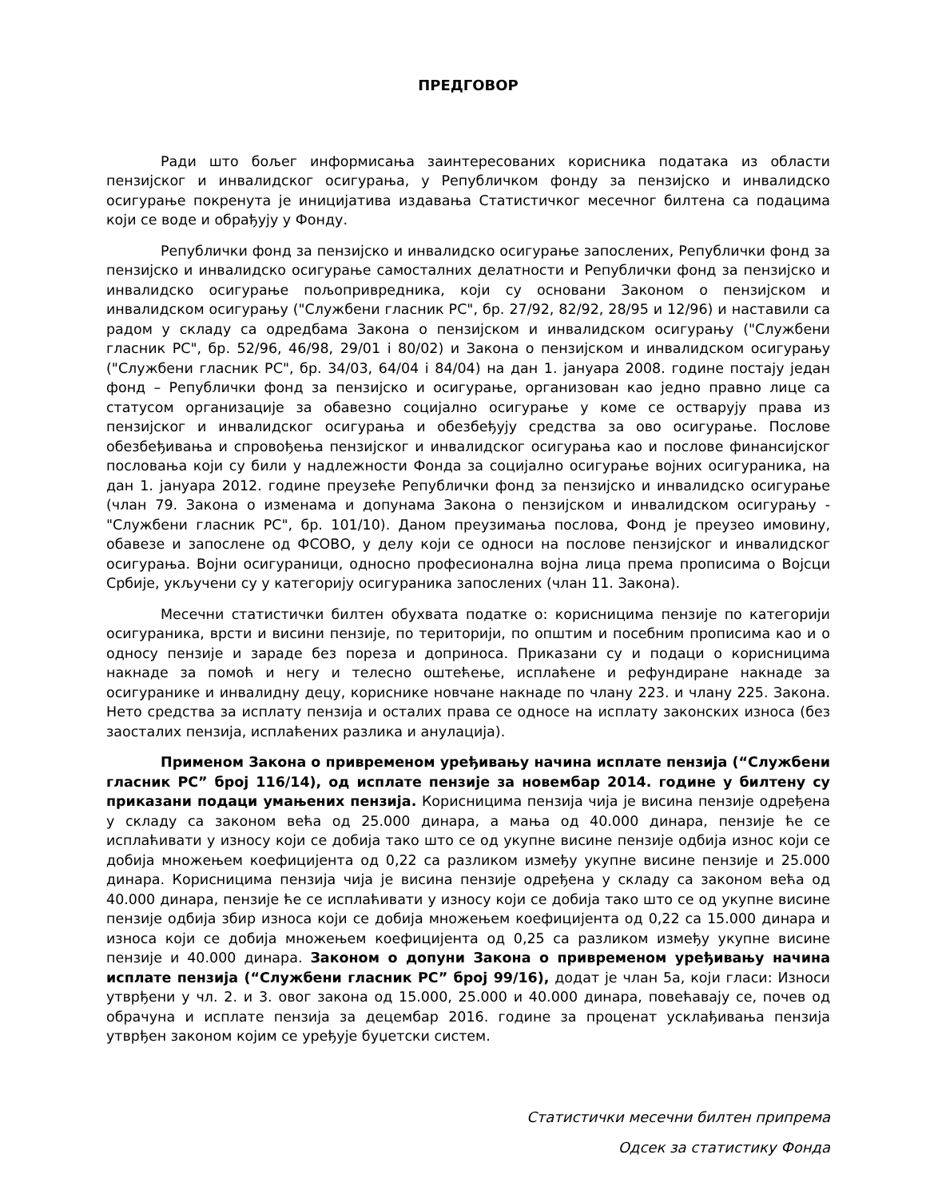ПРЕДГОВОР
Ради што бољег информисања заинтересованих корисника података из области пензијског и инвалидског осигурања, у Републичком фонду за пензијско и инвалидско осигурање покренута је иницијатива издавања Статистичког месечног билтена са подацима који се воде и обрађују у Фонду.
Републички фонд за пензијско и инвалидско осигурање запослених, Републички фонд за пензијско и инвалидско осигурање самосталних делатности и Републички фонд за пензијско и инвалидско осигурање пољопривредника, који су основани Законом о пензијском и инвалидском осигурању ("Службени гласник РС", бр. 27/92, 82/92, 28/95 и 12/96) и наставили са радом у складу са одредбама Закона о пензијском и инвалидском осигурању ("Службени гласник РС", бр. 52/96, 46/98, 29/01 і 80/02) и Закона о пензијском и инвалидском осигурању ("Службени гласник РС", бр. 34/03, 64/04 і 84/04) на дан 1. јануара 2008. године постају један фонд – Републички фонд за пензијско и осигурање, организован као једно правно лице са статусом организације за обавезно социјално осигурање у коме се остварују права из пензијског и инвалидског осигурања и обезбеђују средства за ово осигурање. Послове обезбеђивања и спровођења пензијског и инвалидског осигурања као и послове финансијског пословања који су били у надлежности Фонда за социјално осигурање војних осигураника, на дан 1. јануара 2012. године преузеће Републички фонд за пензијско и инвалидско осигурање (члан 79. Закона о изменама и допунама Закона о пензијском и инвалидском осигурању - "Службени гласник РС", бр. 101/10). Даном преузимања послова, Фонд је преузео имовину, обавезе и запослене од ФСОВО, у делу који се односи на послове пензијског и инвалидског осигурања. Војни осигураници, односно професионална војна лица према прописима о Војсци Србије, укључени су у категорију осигураника запослених (члан 11. Закона).
Месечни статистички билтен обухвата податке о: корисницима пензије по категорији осигураника, врсти и висини пензије, по територији, по општим и посебним прописима као и о односу пензије и зараде без пореза и доприноса. Приказани су и подаци о корисницима накнаде за помоћ и негу и телесно оштећење, исплаћене и рефундиране накнаде за осигуранике и инвалидну децу, кориснике новчане накнаде по члану 223. и члану 225. Закона. Нето средства за исплату пензија и осталих права се односе на исплату законских износа (без заосталих пензија, исплаћених разлика и анулација).
Применом Закона о привременом уређивању начина исплате пензија (“Службени гласник РС” број 116/14), од исплате пензије за новембар 2014. године у билтену су приказани подаци умањених пензија. Корисницима пензија чија је висина пензије одређена у складу са законом већа од 25.000 динара, а мања од 40.000 динара, пензије ће се исплаћивати у износу који се добија тако што се од укупне висине пензије одбија износ који се добија множењем коефицијента од 0,22 са разликом између укупне висине пензије и 25.000 динара. Корисницима пензија чија је висина пензије одређена у складу са законом већа од 40.000 динара, пензије ће се исплаћивати у износу који се добија тако што се од укупне висине пензије одбија збир износа који се добија множењем коефицијента од 0,22 са 15.000 динара и износа који се добија множењем коефицијента од 0,25 са разликом између укупне висине пензије и 40.000 динара. Законом о допуни Закона о привременом уређивању начина исплате пензија (“Службени гласник РС” број 99/16), додат је члан 5а, који гласи: Износи утврђени у чл. 2. и 3. овог закона од 15.000, 25.000 и 40.000 динара, повећавају се, почев од обрачуна и исплате пензија за децембар 2016. године за проценат усклађивања пензија утврђен законом којим се уређује буџетски систем.
Статистички месечни билтен припрема
Одсек за статистику Фонда